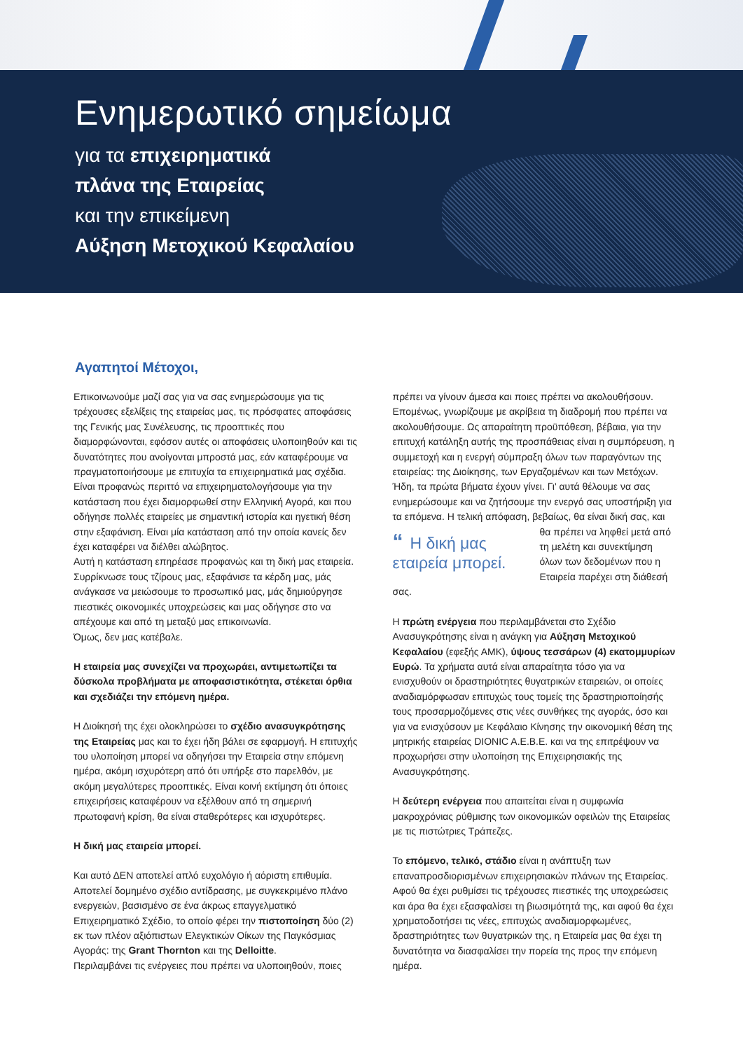Ενημερωτικό σημείωμα
για τα επιχειρηματικά
πλάνα της Εταιρείας
και την επικείμενη
Αύξηση Μετοχικού Κεφαλαίου
Αγαπητοί Μέτοχοι,
Επικοινωνούμε μαζί σας για να σας ενημερώσουμε για τις τρέχουσες εξελίξεις της εταιρείας μας, τις πρόσφατες αποφάσεις της Γενικής μας Συνέλευσης, τις προοπτικές που διαμορφώνονται, εφόσον αυτές οι αποφάσεις υλοποιηθούν και τις δυνατότητες που ανοίγονται μπροστά μας, εάν καταφέρουμε να πραγματοποιήσουμε με επιτυχία τα επιχειρηματικά μας σχέδια.
Είναι προφανώς περιττό να επιχειρηματολογήσουμε για την κατάσταση που έχει διαμορφωθεί στην Ελληνική Αγορά, και που οδήγησε πολλές εταιρείες με σημαντική ιστορία και ηγετική θέση στην εξαφάνιση. Είναι μία κατάσταση από την οποία κανείς δεν έχει καταφέρει να διέλθει αλώβητος.
Αυτή η κατάσταση επηρέασε προφανώς και τη δική μας εταιρεία. Συρρίκνωσε τους τζίρους μας, εξαφάνισε τα κέρδη μας, μάς ανάγκασε να μειώσουμε το προσωπικό μας, μάς δημιούργησε πιεστικές οικονομικές υποχρεώσεις και μας οδήγησε στο να απέχουμε και από τη μεταξύ μας επικοινωνία.
Όμως, δεν μας κατέβαλε.
Η εταιρεία μας συνεχίζει να προχωράει, αντιμετωπίζει τα δύσκολα προβλήματα με αποφασιστικότητα, στέκεται όρθια και σχεδιάζει την επόμενη ημέρα.
Η Διοίκησή της έχει ολοκληρώσει το σχέδιο ανασυγκρότησης της Εταιρείας μας και το έχει ήδη βάλει σε εφαρμογή. Η επιτυχής του υλοποίηση μπορεί να οδηγήσει την Εταιρεία στην επόμενη ημέρα, ακόμη ισχυρότερη από ότι υπήρξε στο παρελθόν, με ακόμη μεγαλύτερες προοπτικές. Είναι κοινή εκτίμηση ότι όποιες επιχειρήσεις καταφέρουν να εξέλθουν από τη σημερινή πρωτοφανή κρίση, θα είναι σταθερότερες και ισχυρότερες.
Η δική μας εταιρεία μπορεί.
Και αυτό ΔΕΝ αποτελεί απλό ευχολόγιο ή αόριστη επιθυμία. Αποτελεί δομημένο σχέδιο αντίδρασης, με συγκεκριμένο πλάνο ενεργειών, βασισμένο σε ένα άκρως επαγγελματικό Επιχειρηματικό Σχέδιο, το οποίο φέρει την πιστοποίηση δύο (2) εκ των πλέον αξιόπιστων Ελεγκτικών Οίκων της Παγκόσμιας Αγοράς: της Grant Thornton και της Delloitte.
Περιλαμβάνει τις ενέργειες που πρέπει να υλοποιηθούν, ποιες
πρέπει να γίνουν άμεσα και ποιες πρέπει να ακολουθήσουν. Επομένως, γνωρίζουμε με ακρίβεια τη διαδρομή που πρέπει να ακολουθήσουμε. Ως απαραίτητη προϋπόθεση, βέβαια, για την επιτυχή κατάληξη αυτής της προσπάθειας είναι η συμπόρευση, η συμμετοχή και η ενεργή σύμπραξη όλων των παραγόντων της εταιρείας: της Διοίκησης, των Εργαζομένων και των Μετόχων. Ήδη, τα πρώτα βήματα έχουν γίνει. Γι' αυτά θέλουμε να σας ενημερώσουμε και να ζητήσουμε την ενεργό σας υποστήριξη για τα επόμενα. Η τελική απόφαση, βεβαίως, θα είναι δική σας, και θα “Η δική μας εταιρεία μπορεί. πρέπει να ληφθεί μετά από τη μελέτη και συνεκτίμηση όλων των δεδομένων που η Εταιρεία παρέχει στη διάθεσή σας.
Η πρώτη ενέργεια που περιλαμβάνεται στο Σχέδιο Ανασυγκρότησης είναι η ανάγκη για Αύξηση Μετοχικού Κεφαλαίου (εφεξής ΑΜΚ), ύψους τεσσάρων (4) εκατομμυρίων Ευρώ. Τα χρήματα αυτά είναι απαραίτητα τόσο για να ενισχυθούν οι δραστηριότητες θυγατρικών εταιρειών, οι οποίες αναδιαμόρφωσαν επιτυχώς τους τομείς της δραστηριοποίησής τους προσαρμοζόμενες στις νέες συνθήκες της αγοράς, όσο και για να ενισχύσουν με Κεφάλαιο Κίνησης την οικονομική θέση της μητρικής εταιρείας DIONIC A.E.B.E. και να της επιτρέψουν να προχωρήσει στην υλοποίηση της Επιχειρησιακής της Ανασυγκρότησης.
Η δεύτερη ενέργεια που απαιτείται είναι η συμφωνία μακροχρόνιας ρύθμισης των οικονομικών οφειλών της Εταιρείας με τις πιστώτριες Τράπεζες.
Το επόμενο, τελικό, στάδιο είναι η ανάπτυξη των επαναπροσδιορισμένων επιχειρησιακών πλάνων της Εταιρείας. Αφού θα έχει ρυθμίσει τις τρέχουσες πιεστικές της υποχρεώσεις και άρα θα έχει εξασφαλίσει τη βιωσιμότητά της, και αφού θα έχει χρηματοδοτήσει τις νέες, επιτυχώς αναδιαμορφωμένες, δραστηριότητες των θυγατρικών της, η Εταιρεία μας θα έχει τη δυνατότητα να διασφαλίσει την πορεία της προς την επόμενη ημέρα.